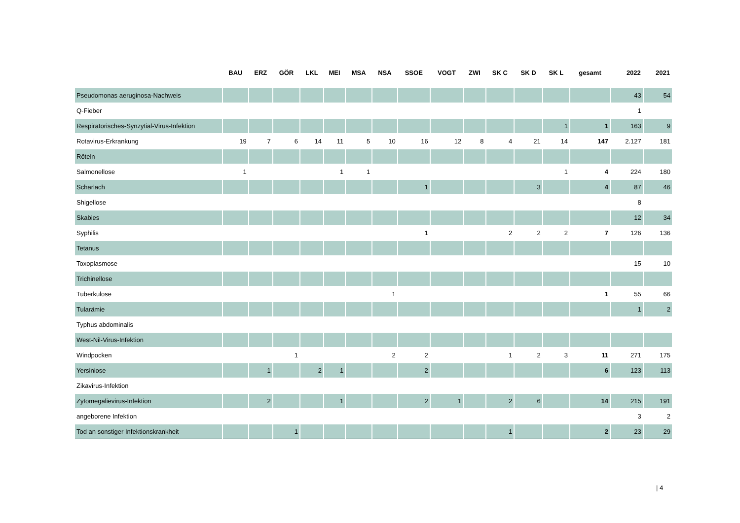| | BAU | ERZ | GÖR | LKL | MEI | MSA | NSA | SSOE | VOGT | ZWI | SK C | SK D | SK L | gesamt | 2022 | 2021 |
| --- | --- | --- | --- | --- | --- | --- | --- | --- | --- | --- | --- | --- | --- | --- | --- | --- |
| Pseudomonas aeruginosa-Nachweis | | | | | | | | | | | | | | | 43 | 54 |
| Q-Fieber | | | | | | | | | | | | | | | 1 | |
| Respiratorisches-Synzytial-Virus-Infektion | | | | | | | | | | | | | 1 | 1 | 163 | 9 |
| Rotavirus-Erkrankung | 19 | 7 | 6 | 14 | 11 | 5 | 10 | 16 | 12 | 8 | 4 | 21 | 14 | 147 | 2.127 | 181 |
| Röteln | | | | | | | | | | | | | | | | |
| Salmonellose | 1 | | | | 1 | 1 | | | | | | | 1 | 4 | 224 | 180 |
| Scharlach | | | | | | | | 1 | | | | 3 | | 4 | 87 | 46 |
| Shigellose | | | | | | | | | | | | | | | 8 | |
| Skabies | | | | | | | | | | | | | | | 12 | 34 |
| Syphilis | | | | | | | | 1 | | | 2 | 2 | 2 | 7 | 126 | 136 |
| Tetanus | | | | | | | | | | | | | | | | |
| Toxoplasmose | | | | | | | | | | | | | | | 15 | 10 |
| Trichinellose | | | | | | | | | | | | | | | | |
| Tuberkulose | | | | | | | 1 | | | | | | | 1 | 55 | 66 |
| Tularämie | | | | | | | | | | | | | | | 1 | 2 |
| Typhus abdominalis | | | | | | | | | | | | | | | | |
| West-Nil-Virus-Infektion | | | | | | | | | | | | | | | | |
| Windpocken | | | 1 | | | | 2 | 2 | | | 1 | 2 | 3 | 11 | 271 | 175 |
| Yersiniose | | 1 | | 2 | 1 | | | 2 | | | | | | 6 | 123 | 113 |
| Zikavirus-Infektion | | | | | | | | | | | | | | | | |
| Zytomegalievirus-Infektion | | 2 | | | 1 | | | 2 | 1 | | 2 | 6 | | 14 | 215 | 191 |
| angeborene Infektion | | | | | | | | | | | | | | | 3 | 2 |
| Tod an sonstiger Infektionskrankheit | | | 1 | | | | | | | | 1 | | | 2 | 23 | 29 |
| 4